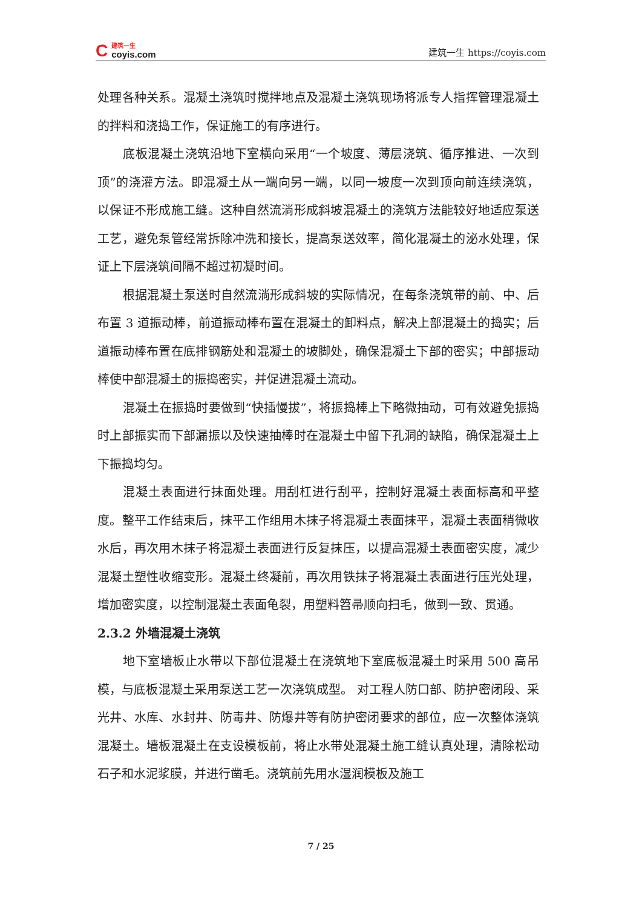C
建筑一生
coyis.com
建筑一生 https://coyis.com
处理各种关系。混凝土浇筑时搅拌地点及混凝土浇筑现场将派专人指挥管理混凝土的拌料和浇捣工作，保证施工的有序进行。
底板混凝土浇筑沿地下室横向采用“一个坡度、薄层浇筑、循序推进、一次到顶”的浇灌方法。即混凝土从一端向另一端，以同一坡度一次到顶向前连续浇筑，以保证不形成施工缝。这种自然流淌形成斜坡混凝土的浇筑方法能较好地适应泵送工艺，避免泵管经常拆除冲洗和接长，提高泵送效率，简化混凝土的泌水处理，保证上下层浇筑间隔不超过初凝时间。
根据混凝土泵送时自然流淌形成斜坡的实际情况，在每条浇筑带的前、中、后布置 3 道振动棒，前道振动棒布置在混凝土的卸料点，解决上部混凝土的捣实；后道振动棒布置在底排钢筋处和混凝土的坡脚处，确保混凝土下部的密实；中部振动棒使中部混凝土的振捣密实，并促进混凝土流动。
混凝土在振捣时要做到“快插慢拔”，将振捣棒上下略微抽动，可有效避免振捣时上部振实而下部漏振以及快速抽棒时在混凝土中留下孔洞的缺陷，确保混凝土上下振捣均匀。
混凝土表面进行抹面处理。用刮杠进行刮平，控制好混凝土表面标高和平整度。整平工作结束后，抹平工作组用木抹子将混凝土表面抹平，混凝土表面稍微收水后，再次用木抹子将混凝土表面进行反复抹压，以提高混凝土表面密实度，减少混凝土塑性收缩变形。混凝土终凝前，再次用铁抹子将混凝土表面进行压光处理，增加密实度，以控制混凝土表面龟裂，用塑料笤帚顺向扫毛，做到一致、贯通。
2.3.2 外墙混凝土浇筑
地下室墙板止水带以下部位混凝土在浇筑地下室底板混凝土时采用 500 高吊模，与底板混凝土采用泵送工艺一次浇筑成型。 对工程人防口部、防护密闭段、采光井、水库、水封井、防毒井、防爆井等有防护密闭要求的部位，应一次整体浇筑混凝土。墙板混凝土在支设模板前，将止水带处混凝土施工缝认真处理，清除松动石子和水泥浆膜，并进行凿毛。浇筑前先用水湿润模板及施工
7 / 25